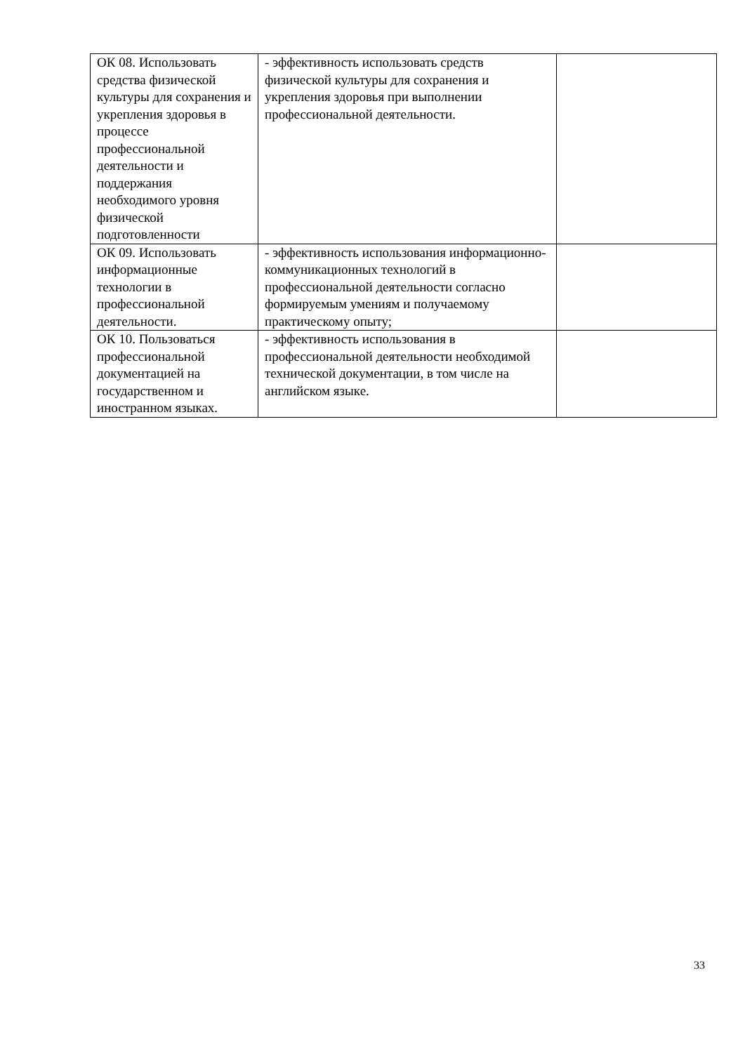| ОК 08. Использовать средства физической культуры для сохранения и укрепления здоровья в процессе профессиональной деятельности и поддержания необходимого уровня физической подготовленности | - эффективность использовать средств физической культуры для сохранения и укрепления здоровья при выполнении профессиональной деятельности. | |
| ОК 09. Использовать информационные технологии в профессиональной деятельности. | - эффективность использования информационно-коммуникационных технологий в профессиональной деятельности согласно формируемым умениям и получаемому практическому опыту; | |
| ОК 10. Пользоваться профессиональной документацией на государственном и иностранном языках. | - эффективность использования в профессиональной деятельности необходимой технической документации, в том числе на английском языке. | |
33